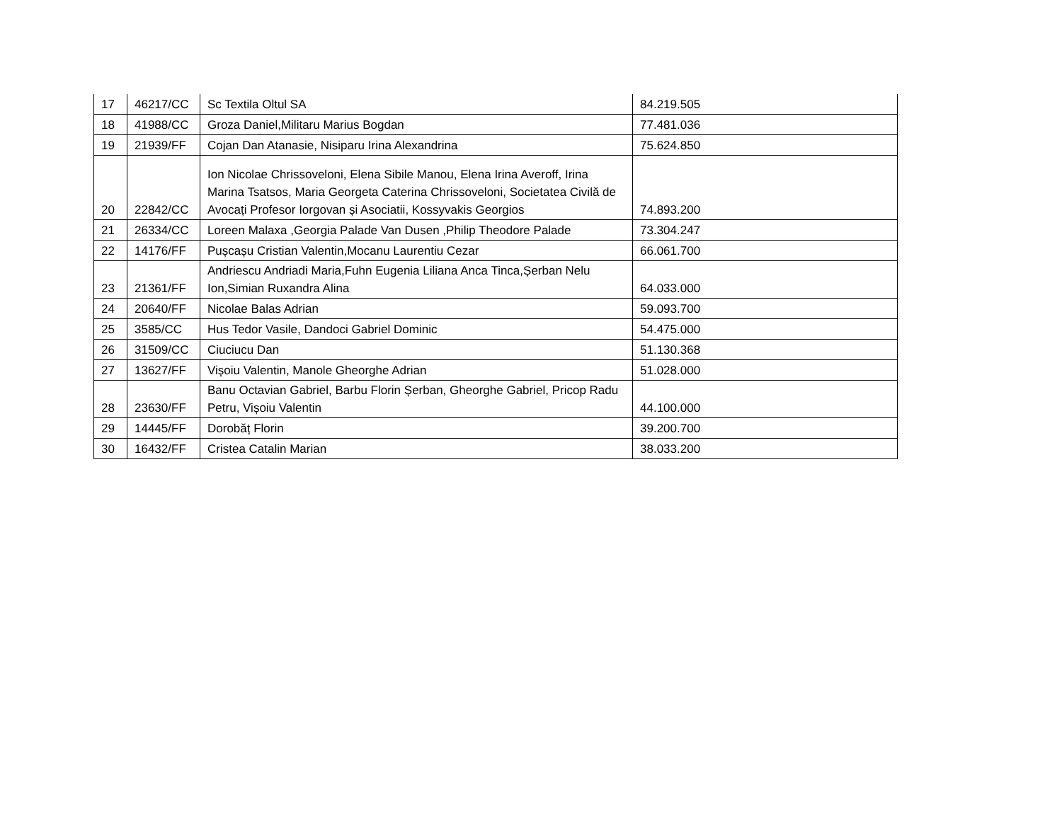| 17 | 46217/CC | Sc Textila Oltul SA | 84.219.505 |
| 18 | 41988/CC | Groza Daniel,Militaru Marius Bogdan | 77.481.036 |
| 19 | 21939/FF | Cojan Dan Atanasie, Nisiparu Irina Alexandrina | 75.624.850 |
| 20 | 22842/CC | Ion Nicolae Chrissoveloni, Elena Sibile Manou, Elena Irina Averoff, Irina Marina Tsatsos, Maria Georgeta Caterina Chrissoveloni, Societatea Civilă de Avocați Profesor Iorgovan și Asociatii, Kossyvakis Georgios | 74.893.200 |
| 21 | 26334/CC | Loreen Malaxa ,Georgia Palade Van Dusen ,Philip Theodore Palade | 73.304.247 |
| 22 | 14176/FF | Pușcașu Cristian Valentin,Mocanu Laurentiu Cezar | 66.061.700 |
| 23 | 21361/FF | Andriescu Andriadi Maria,Fuhn Eugenia Liliana Anca Tinca,Șerban Nelu Ion,Simian Ruxandra Alina | 64.033.000 |
| 24 | 20640/FF | Nicolae Balas Adrian | 59.093.700 |
| 25 | 3585/CC | Hus Tedor Vasile, Dandoci Gabriel Dominic | 54.475.000 |
| 26 | 31509/CC | Ciuciucu Dan | 51.130.368 |
| 27 | 13627/FF | Vișoiu Valentin, Manole Gheorghe Adrian | 51.028.000 |
| 28 | 23630/FF | Banu Octavian Gabriel, Barbu Florin Șerban, Gheorghe Gabriel, Pricop Radu Petru, Vișoiu Valentin | 44.100.000 |
| 29 | 14445/FF | Dorobăț Florin | 39.200.700 |
| 30 | 16432/FF | Cristea Catalin Marian | 38.033.200 |